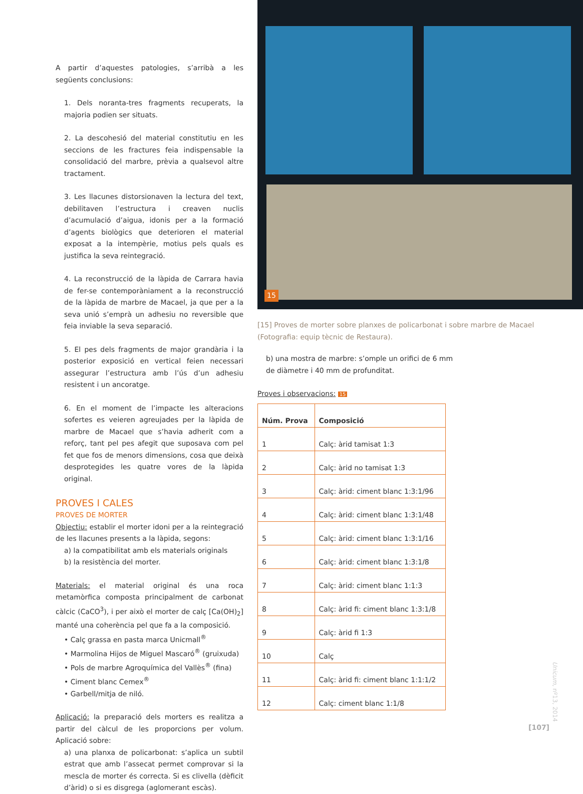A partir d’aquestes patologies, s’arribà a les següents conclusions:
1. Dels noranta-tres fragments recuperats, la majoria podien ser situats.
2. La descohesió del material constitutiu en les seccions de les fractures feia indispensable la consolidació del marbre, prèvia a qualsevol altre tractament.
3. Les llacunes distorsionaven la lectura del text, debilitaven l’estructura i creaven nuclis d’acumulació d’aigua, idonis per a la formació d’agents biològics que deterioren el material exposat a la intempèrie, motius pels quals es justifica la seva reintegració.
4. La reconstrucció de la làpida de Carrara havia de fer-se contemporàniament a la reconstrucció de la làpida de marbre de Macael, ja que per a la seva unió s’emprà un adhesiu no reversible que feia inviable la seva separació.
5. El pes dels fragments de major grandària i la posterior exposició en vertical feien necessari assegurar l’estructura amb l’ús d’un adhesiu resistent i un ancoratge.
6. En el moment de l’impacte les alteracions sofertes es veieren agreujades per la làpida de marbre de Macael que s’havia adherit com a reforç, tant pel pes afegit que suposava com pel fet que fos de menors dimensions, cosa que deixà desprotegides les quatre vores de la làpida original.
PROVES I CALES
PROVES DE MORTER
Objectiu: establir el morter idoni per a la reintegració de les llacunes presents a la làpida, segons:
a) la compatibilitat amb els materials originals
b) la resistència del morter.
Materials: el material original és una roca metamòrfica composta principalment de carbonat càlcic (CaCO<sup>3</sup>), i per això el morter de calç [Ca(OH)<sub>2</sub>] manté una coherència pel que fa a la composició.
• Calç grassa en pasta marca Unicmall<sup>®</sup>
• Marmolina Hijos de Miguel Mascaró<sup>®</sup> (gruixuda)
• Pols de marbre Agroquímica del Vallès<sup>®</sup> (fina)
• Ciment blanc Cemex<sup>®</sup>
• Garbell/mitja de niló.
Aplicació: la preparació dels morters es realitza a partir del càlcul de les proporcions per volum. Aplicació sobre:
a) una planxa de policarbonat: s’aplica un subtil estrat que amb l’assecat permet comprovar si la mescla de morter és correcta. Si es clivella (dèficit d’àrid) o si es disgrega (aglomerant escàs).
15
[15] Proves de morter sobre planxes de policarbonat i sobre marbre de Macael (Fotografia: equip tècnic de Restaura).
b) una mostra de marbre: s’omple un orifici de 6 mm de diàmetre i 40 mm de profunditat.
Proves i observacions: 15
| Núm. Prova | Composició |
| --- | --- |
| 1 | Calç: àrid tamisat 1:3 |
| 2 | Calç: àrid no tamisat 1:3 |
| 3 | Calç: àrid: ciment blanc 1:3:1/96 |
| 4 | Calç: àrid: ciment blanc 1:3:1/48 |
| 5 | Calç: àrid: ciment blanc 1:3:1/16 |
| 6 | Calç: àrid: ciment blanc 1:3:1/8 |
| 7 | Calç: àrid: ciment blanc 1:1:3 |
| 8 | Calç: àrid fi: ciment blanc 1:3:1/8 |
| 9 | Calç: àrid fi 1:3 |
| 10 | Calç |
| 11 | Calç: àrid fi: ciment blanc 1:1:1/2 |
| 12 | Calç: ciment blanc 1:1/8 |
Unicum, nº13, 2014
[107]